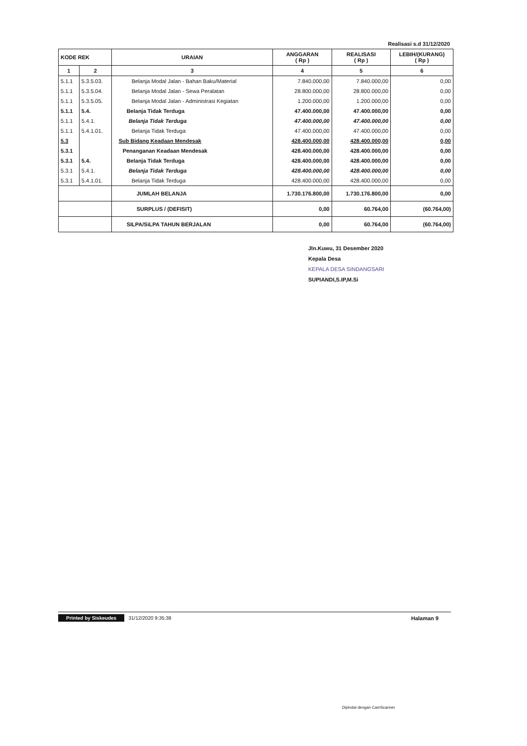Realisasi s.d 31/12/2020
| KODE REK | | URAIAN | ANGGARAN ( Rp ) | REALISASI ( Rp ) | LEBIH/(KURANG) ( Rp ) |
| --- | --- | --- | --- | --- | --- |
| 1 | 2 | 3 | 4 | 5 | 6 |
| 5.1.1 | 5.3.5.03. | Belanja Modal Jalan - Bahan Baku/Material | 7.840.000,00 | 7.840.000,00 | 0,00 |
| 5.1.1 | 5.3.5.04. | Belanja Modal Jalan - Sewa Peralatan | 28.800.000,00 | 28.800.000,00 | 0,00 |
| 5.1.1 | 5.3.5.05. | Belanja Modal Jalan - Administrasi Kegiatan | 1.200.000,00 | 1.200.000,00 | 0,00 |
| 5.1.1 | 5.4. | Belanja Tidak Terduga | 47.400.000,00 | 47.400.000,00 | 0,00 |
| 5.1.1 | 5.4.1. | Belanja Tidak Terduga | 47.400.000,00 | 47.400.000,00 | 0,00 |
| 5.1.1 | 5.4.1.01. | Belanja Tidak Terduga | 47.400.000,00 | 47.400.000,00 | 0,00 |
| 5.3 | | Sub Bidang Keadaan Mendesak | 428.400.000,00 | 428.400.000,00 | 0,00 |
| 5.3.1 | | Penanganan Keadaan Mendesak | 428.400.000,00 | 428.400.000,00 | 0,00 |
| 5.3.1 | 5.4. | Belanja Tidak Terduga | 428.400.000,00 | 428.400.000,00 | 0,00 |
| 5.3.1 | 5.4.1. | Belanja Tidak Terduga | 428.400.000,00 | 428.400.000,00 | 0,00 |
| 5.3.1 | 5.4.1.01. | Belanja Tidak Terduga | 428.400.000,00 | 428.400.000,00 | 0,00 |
| | | JUMLAH BELANJA | 1.730.176.800,00 | 1.730.176.800,00 | 0,00 |
| | | SURPLUS / (DEFISIT) | 0,00 | 60.764,00 | (60.764,00) |
| | | SILPA/SiLPA TAHUN BERJALAN | 0,00 | 60.764,00 | (60.764,00) |
Jln.Kuwu, 31 Desember 2020
Kepala Desa
KEPALA DESA SINDANGSARI
SUPIANDI,S.IP,M.Si
Printed by Siskeudes 31/12/2020 9:35:38 Halaman 9
Dipindai dengan CamScanner